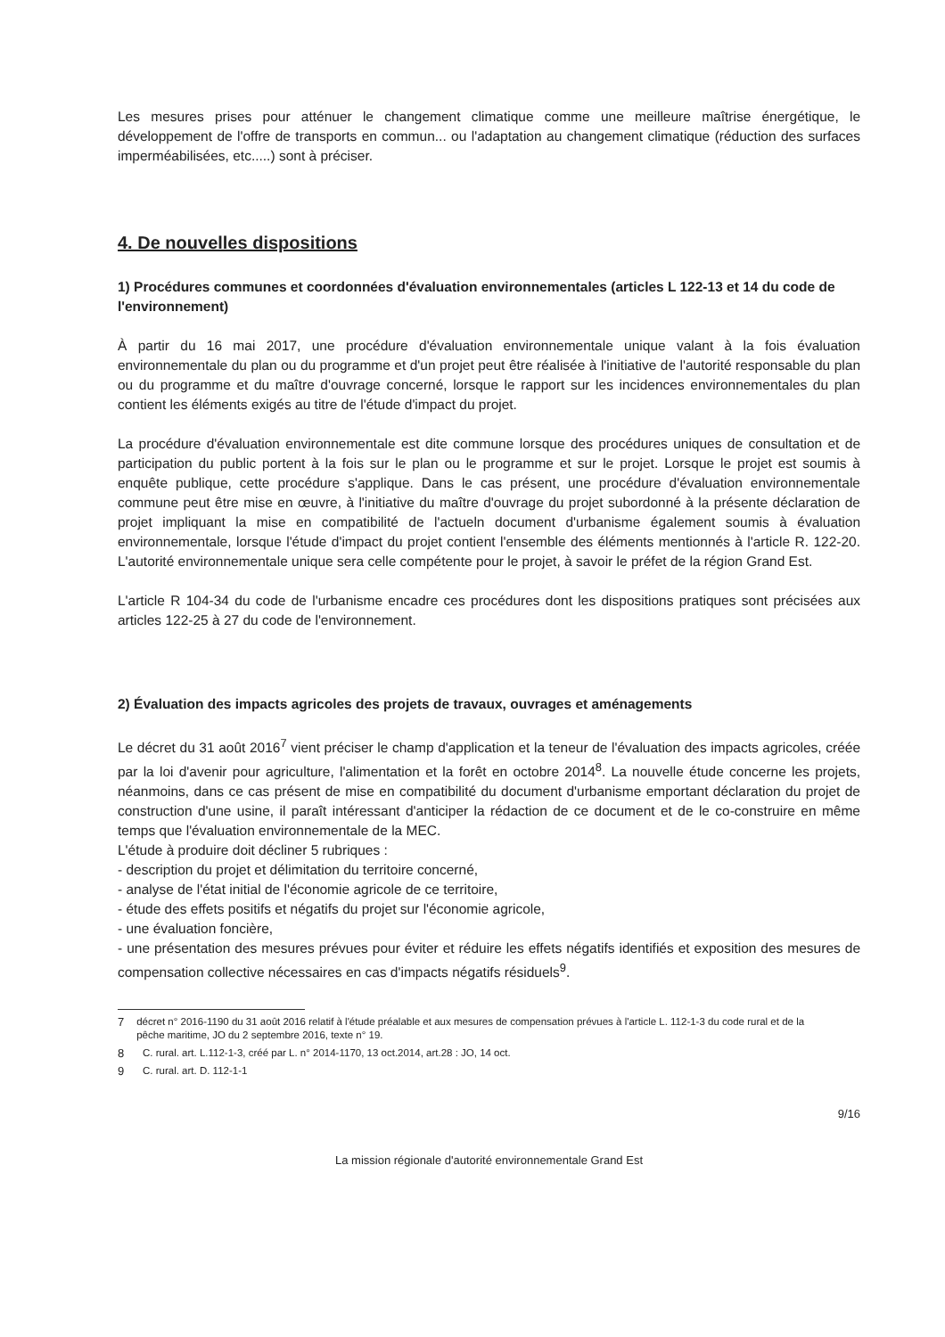Les mesures prises pour atténuer le changement climatique comme une meilleure maîtrise énergétique, le développement de l'offre de transports en commun... ou l'adaptation au changement climatique (réduction des surfaces imperméabilisées, etc.....) sont à préciser.
4. De nouvelles dispositions
1) Procédures communes et coordonnées d'évaluation environnementales (articles L 122-13 et 14 du code de l'environnement)
À partir du 16 mai 2017, une procédure d'évaluation environnementale unique valant à la fois évaluation environnementale du plan ou du programme et d'un projet peut être réalisée à l'initiative de l'autorité responsable du plan ou du programme et du maître d'ouvrage concerné, lorsque le rapport sur les incidences environnementales du plan contient les éléments exigés au titre de l'étude d'impact du projet.
La procédure d'évaluation environnementale est dite commune lorsque des procédures uniques de consultation et de participation du public portent à la fois sur le plan ou le programme et sur le projet. Lorsque le projet est soumis à enquête publique, cette procédure s'applique. Dans le cas présent, une procédure d'évaluation environnementale commune peut être mise en œuvre, à l'initiative du maître d'ouvrage du projet subordonné à la présente déclaration de projet impliquant la mise en compatibilité de l'actueln document d'urbanisme également soumis à évaluation environnementale, lorsque l'étude d'impact du projet contient l'ensemble des éléments mentionnés à l'article R. 122-20. L'autorité environnementale unique sera celle compétente pour le projet, à savoir le préfet de la région Grand Est.
L'article R 104-34 du code de l'urbanisme encadre ces procédures dont les dispositions pratiques sont précisées aux articles 122-25 à 27 du code de l'environnement.
2) Évaluation des impacts agricoles des projets de travaux, ouvrages et aménagements
Le décret du 31 août 2016<sup>7</sup> vient préciser le champ d'application et la teneur de l'évaluation des impacts agricoles, créée par la loi d'avenir pour agriculture, l'alimentation et la forêt en octobre 2014<sup>8</sup>. La nouvelle étude concerne les projets, néanmoins, dans ce cas présent de mise en compatibilité du document d'urbanisme emportant déclaration du projet de construction d'une usine, il paraît intéressant d'anticiper la rédaction de ce document et de le co-construire en même temps que l'évaluation environnementale de la MEC.
L'étude à produire doit décliner 5 rubriques :
- description du projet et délimitation du territoire concerné,
- analyse de l'état initial de l'économie agricole de ce territoire,
- étude des effets positifs et négatifs du projet sur l'économie agricole,
- une évaluation foncière,
- une présentation des mesures prévues pour éviter et réduire les effets négatifs identifiés et exposition des mesures de compensation collective nécessaires en cas d'impacts négatifs résiduels<sup>9</sup>.
7 décret n° 2016-1190 du 31 août 2016 relatif à l'étude préalable et aux mesures de compensation prévues à l'article L. 112-1-3 du code rural et de la pêche maritime, JO du 2 septembre 2016, texte n° 19.
8 C. rural. art. L.112-1-3, créé par L. n° 2014-1170, 13 oct.2014, art.28 : JO, 14 oct.
9 C. rural. art. D. 112-1-1
9/16
La mission régionale d'autorité environnementale Grand Est